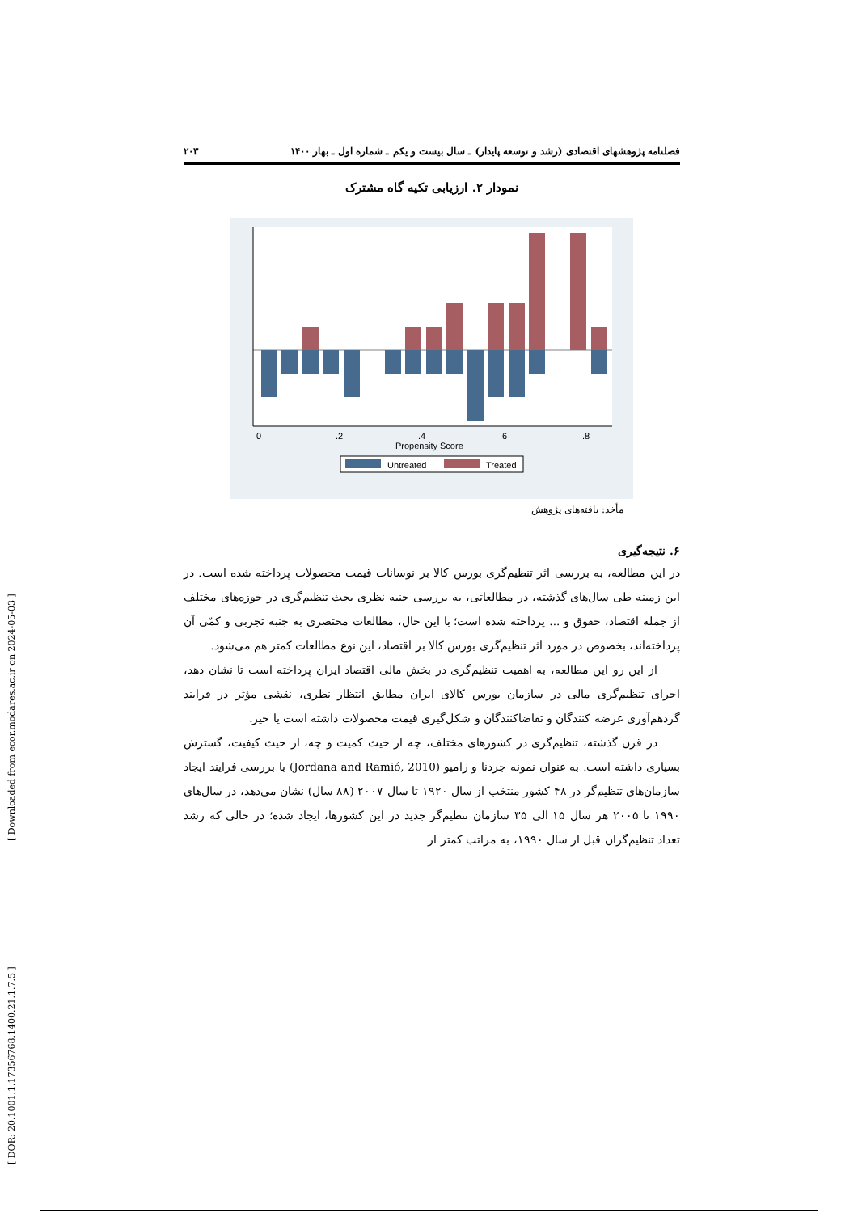[ Downloaded from ecor.modares.ac.ir on 2024-05-03 ]
[ DOR: 20.1001.1.17356768.1400.21.1.7.5 ]
فصلنامه پژوهشهای اقتصادی (رشد و توسعه پایدار) ـ سال بیست و یکم ـ شماره اول ـ بهار ۱۴۰۰ ۲۰۳
نمودار ۲. ارزیابی تکیه گاه مشترک
0
.2
.4
.6
.8
Propensity Score
Untreated
Treated
مأخذ: یافته‌های پژوهش
۶. نتیجه‌گیری
در این مطالعه، به بررسی اثر تنظیم‌گری بورس کالا بر نوسانات قیمت محصولات پرداخته شده است. در این زمینه طی سال‌های گذشته، در مطالعاتی، به بررسی جنبه نظری بحث تنظیم‌گری در حوزه‌های مختلف از جمله اقتصاد، حقوق و ... پرداخته شده است؛ با این حال، مطالعات مختصری به جنبه تجربی و کمّی آن پرداخته‌اند، بخصوص در مورد اثر تنظیم‌گری بورس کالا بر اقتصاد، این نوع مطالعات کمتر هم می‌شود.
از این رو این مطالعه، به اهمیت تنظیم‌گری در بخش مالی اقتصاد ایران پرداخته است تا نشان دهد، اجرای تنظیم‌گری مالی در سازمان بورس کالای ایران مطابق انتظار نظری، نقشی مؤثر در فرایند گردهم‌آوری عرضه کنندگان و تقاضاکنندگان و شکل‌گیری قیمت محصولات داشته است یا خیر.
در قرن گذشته، تنظیم‌گری در کشورهای مختلف، چه از حیث کمیت و چه، از حیث کیفیت، گسترش بسیاری داشته است. به عنوان نمونه جردنا و رامیو (Jordana and Ramió, 2010) با بررسی فرایند ایجاد سازمان‌های تنظیم‌گر در ۴۸ کشور منتخب از سال ۱۹۲۰ تا سال ۲۰۰۷ (۸۸ سال) نشان می‌دهد، در سال‌های ۱۹۹۰ تا ۲۰۰۵ هر سال ۱۵ الی ۳۵ سازمان تنظیم‌گر جدید در این کشورها، ایجاد شده؛ در حالی که رشد تعداد تنظیم‌گران قبل از سال ۱۹۹۰، به مراتب کمتر از